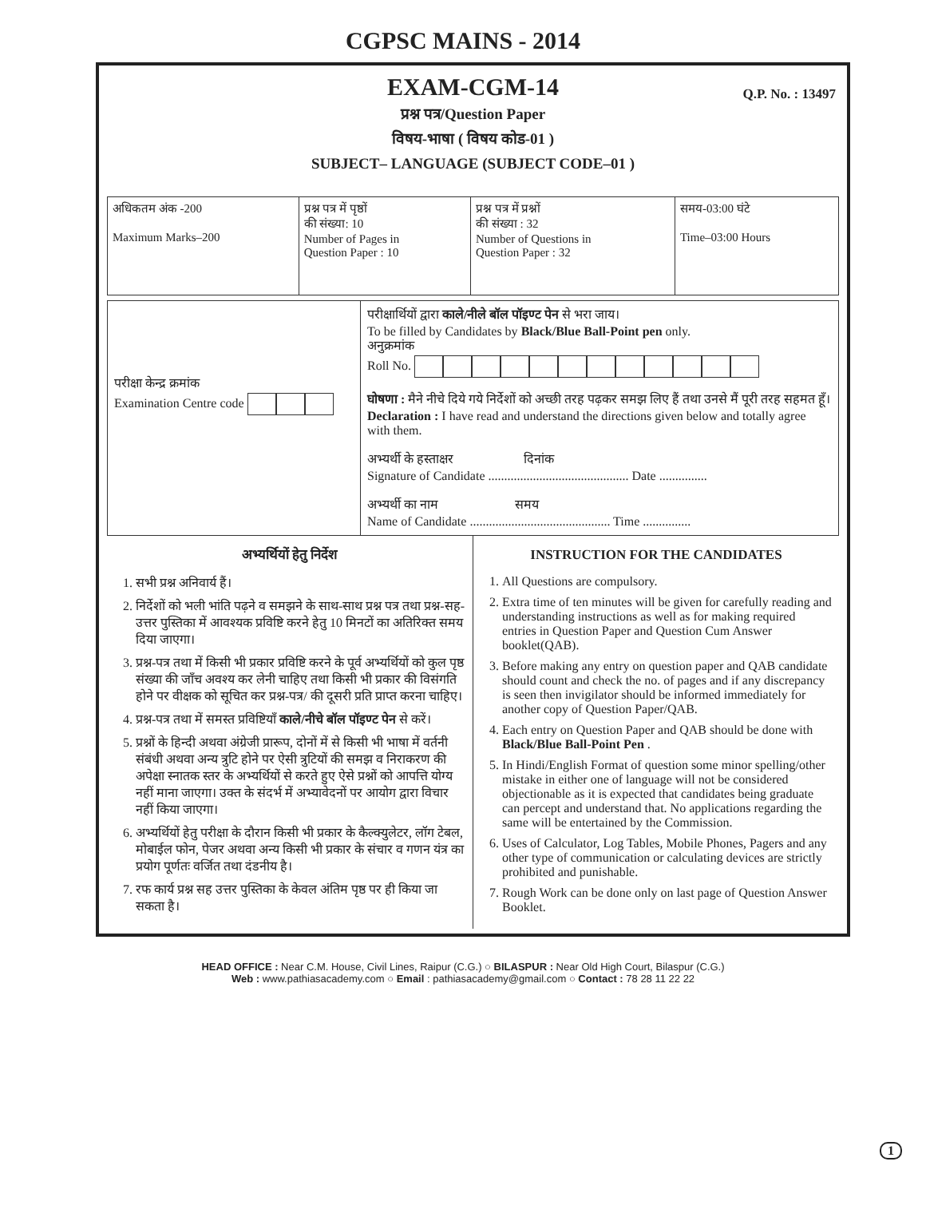CGPSC MAINS - 2014
EXAM-CGM-14
Q.P. No. : 13497
प्रश्न पत्र/Question Paper
विषय-भाषा ( विषय कोड-01 )
SUBJECT– LANGUAGE (SUBJECT CODE–01 )
| अधिकतम अंक -200 Maximum Marks–200 | प्रश्न पत्र में पृष्ठों की संख्या: 10 Number of Pages in Question Paper : 10 | प्रश्न पत्र में प्रश्नों की संख्या : 32 Number of Questions in Question Paper : 32 | समय-03:00 घंटे Time–03:00 Hours |
| परीक्षा केन्द्र क्रमांक Examination Centre code | परीक्षार्थियों द्वारा काले/नीले बॉल पॉइण्ट पेन से भरा जाय। To be filled by Candidates by Black/Blue Ball-Point pen only. अनुक्रमांक Roll No. घोषणा : मैने नीचे दिये गये निर्देशों को अच्छी तरह पढ़कर समझ लिए हैं तथा उनसे मैं पूरी तरह सहमत हूँ। Declaration : I have read and understand the directions given below and totally agree with them. अभ्यर्थी के हस्ताक्षर दिनांक Signature of Candidate ............................................ Date ............... अभ्यर्थी का नाम समय Name of Candidate ............................................ Time ............... |
अभ्यर्थियों हेतु निर्देश
1. सभी प्रश्न अनिवार्य हैं।
2. निर्देशों को भली भांति पढ़ने व समझने के साथ-साथ प्रश्न पत्र तथा प्रश्न-सह-उत्तर पुस्तिका में आवश्यक प्रविष्टि करने हेतु 10 मिनटों का अतिरिक्त समय दिया जाएगा।
3. प्रश्न-पत्र तथा में किसी भी प्रकार प्रविष्टि करने के पूर्व अभ्यर्थियों को कुल पृष्ठ संख्या की जाँच अवश्य कर लेनी चाहिए तथा किसी भी प्रकार की विसंगति होने पर वीक्षक को सूचित कर प्रश्न-पत्र/ की दूसरी प्रति प्राप्त करना चाहिए।
4. प्रश्न-पत्र तथा में समस्त प्रविष्टियाँ काले/नीचे बॉल पॉइण्ट पेन से करें।
5. प्रश्नों के हिन्दी अथवा अंग्रेजी प्रारूप, दोनों में से किसी भी भाषा में वर्तनी संबंधी अथवा अन्य त्रुटि होने पर ऐसी त्रुटियों की समझ व निराकरण की अपेक्षा स्नातक स्तर के अभ्यर्थियों से करते हुए ऐसे प्रश्नों को आपत्ति योग्य नहीं माना जाएगा। उक्त के संदर्भ में अभ्यावेदनों पर आयोग द्वारा विचार नहीं किया जाएगा।
6. अभ्यर्थियों हेतु परीक्षा के दौरान किसी भी प्रकार के कैल्क्युलेटर, लॉग टेबल, मोबाईल फोन, पेजर अथवा अन्य किसी भी प्रकार के संचार व गणन यंत्र का प्रयोग पूर्णतः वर्जित तथा दंडनीय है।
7. रफ कार्य प्रश्न सह उत्तर पुस्तिका के केवल अंतिम पृष्ठ पर ही किया जा सकता है।
INSTRUCTION FOR THE CANDIDATES
1. All Questions are compulsory.
2. Extra time of ten minutes will be given for carefully reading and understanding instructions as well as for making required entries in Question Paper and Question Cum Answer booklet(QAB).
3. Before making any entry on question paper and QAB candidate should count and check the no. of pages and if any discrepancy is seen then invigilator should be informed immediately for another copy of Question Paper/QAB.
4. Each entry on Question Paper and QAB should be done with Black/Blue Ball-Point Pen .
5. In Hindi/English Format of question some minor spelling/other mistake in either one of language will not be considered objectionable as it is expected that candidates being graduate can percept and understand that. No applications regarding the same will be entertained by the Commission.
6. Uses of Calculator, Log Tables, Mobile Phones, Pagers and any other type of communication or calculating devices are strictly prohibited and punishable.
7. Rough Work can be done only on last page of Question Answer Booklet.
1
HEAD OFFICE : Near C.M. House, Civil Lines, Raipur (C.G.) ○ BILASPUR : Near Old High Court, Bilaspur (C.G.)
Web : www.pathiasacademy.com ○ Email : pathiasacademy@gmail.com ○ Contact : 78 28 11 22 22